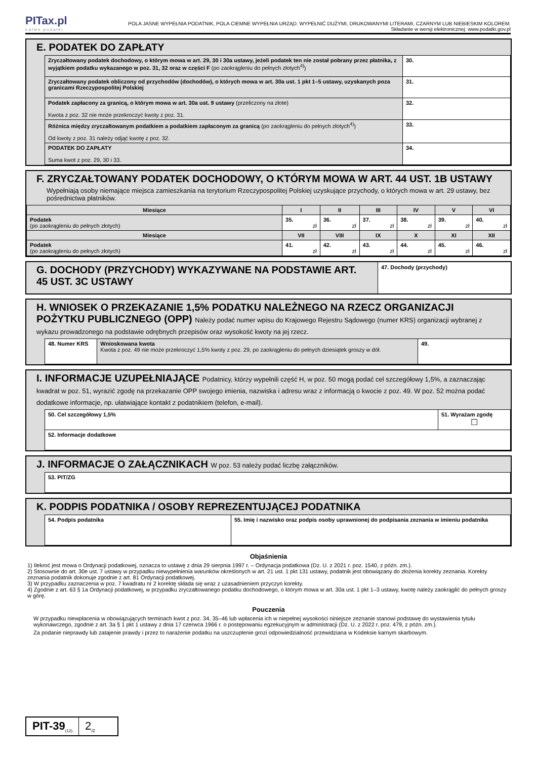PITax.pl
Łatwe podatki
POLA JASNE WYPEŁNIA PODATNIK, POLA CIEMNE WYPEŁNIA URZĄD. WYPEŁNIĆ DUŻYMI, DRUKOWANYMI LITERAMI, CZARNYM LUB NIEBIESKIM KOLOREM.
Składanie w wersji elektronicznej: www.podatki.gov.pl
E. PODATEK DO ZAPŁATY
| Zryczałtowany podatek dochodowy, o którym mowa w art. 29, 30 i 30a ustawy, jeżeli podatek ten nie został pobrany przez płatnika, z wyjątkiem podatku wykazanego w poz. 31, 32 oraz w części F (po zaokrągleniu do pełnych złotych<sup>4)</sup>) | 30. |
| Zryczałtowany podatek obliczony od przychodów (dochodów), o których mowa w art. 30a ust. 1 pkt 1–5 ustawy, uzyskanych poza granicami Rzeczypospolitej Polskiej | 31. |
| Podatek zapłacony za granicą, o którym mowa w art. 30a ust. 9 ustawy (przeliczony na złote) Kwota z poz. 32 nie może przekroczyć kwoty z poz. 31. | 32. |
| Różnica między zryczałtowanym podatkiem a podatkiem zapłaconym za granicą (po zaokrągleniu do pełnych złotych<sup>4)</sup>) Od kwoty z poz. 31 należy odjąć kwotę z poz. 32. | 33. |
| PODATEK DO ZAPŁATY Suma kwot z poz. 29, 30 i 33. | 34. |
F. ZRYCZAŁTOWANY PODATEK DOCHODOWY, O KTÓRYM MOWA W ART. 44 UST. 1B USTAWY
Wypełniają osoby niemające miejsca zamieszkania na terytorium Rzeczypospolitej Polskiej uzyskujące przychody, o których mowa w art. 29 ustawy, bez pośrednictwa płatników.
| Miesiące | I | II | III | IV | V | VI |
| --- | --- | --- | --- | --- | --- | --- |
| Podatek (po zaokrągleniu do pełnych złotych) | 35. zł | 36. zł | 37. zł | 38. zł | 39. zł | 40. zł |
| Miesiące | VII | VIII | IX | X | XI | XII |
| Podatek (po zaokrągleniu do pełnych złotych) | 41. zł | 42. zł | 43. zł | 44. zł | 45. zł | 46. zł |
G. DOCHODY (PRZYCHODY) WYKAZYWANE NA PODSTAWIE ART. 45 UST. 3C USTAWY
47. Dochody (przychody)
H. WNIOSEK O PRZEKAZANIE 1,5% PODATKU NALEŻNEGO NA RZECZ ORGANIZACJI POŻYTKU PUBLICZNEGO (OPP) Należy podać numer wpisu do Krajowego Rejestru Sądowego (numer KRS) organizacji wybranej z wykazu prowadzonego na podstawie odrębnych przepisów oraz wysokość kwoty na jej rzecz.
| 48. Numer KRS | Wnioskowana kwota Kwota z poz. 49 nie może przekroczyć 1,5% kwoty z poz. 29, po zaokrągleniu do pełnych dziesiątek groszy w dół. | 49. |
I. INFORMACJE UZUPEŁNIAJĄCE Podatnicy, którzy wypełnili część H, w poz. 50 mogą podać cel szczegółowy 1,5%, a zaznaczając kwadrat w poz. 51, wyrazić zgodę na przekazanie OPP swojego imienia, nazwiska i adresu wraz z informacją o kwocie z poz. 49. W poz. 52 można podać dodatkowe informacje, np. ułatwiające kontakt z podatnikiem (telefon, e-mail).
| 50. Cel szczegółowy 1,5% | 51. Wyrażam zgodę ☐ |
| 52. Informacje dodatkowe | |
J. INFORMACJE O ZAŁĄCZNIKACH W poz. 53 należy podać liczbę załączników.
| 53. PIT/ZG |
K. PODPIS PODATNIKA / OSOBY REPREZENTUJĄCEJ PODATNIKA
| 54. Podpis podatnika | 55. Imię i nazwisko oraz podpis osoby uprawnionej do podpisania zeznania w imieniu podatnika |
Objaśnienia
1) Ilekroć jest mowa o Ordynacji podatkowej, oznacza to ustawę z dnia 29 sierpnia 1997 r. – Ordynacja podatkowa (Dz. U. z 2021 r. poz. 1540, z późn. zm.).
2) Stosownie do art. 30e ust. 7 ustawy w przypadku niewypełnienia warunków określonych w art. 21 ust. 1 pkt 131 ustawy, podatnik jest obowiązany do złożenia korekty zeznania. Korekty zeznania podatnik dokonuje zgodnie z art. 81 Ordynacji podatkowej.
3) W przypadku zaznaczenia w poz. 7 kwadratu nr 2 korektę składa się wraz z uzasadnieniem przyczyn korekty.
4) Zgodnie z art. 63 § 1a Ordynacji podatkowej, w przypadku zryczałtowanego podatku dochodowego, o którym mowa w art. 30a ust. 1 pkt 1–3 ustawy, kwotę należy zaokrąglić do pełnych groszy w górę.
Pouczenia
W przypadku niewpłacenia w obowiązujących terminach kwot z poz. 34, 35–46 lub wpłacenia ich w niepełnej wysokości niniejsze zeznanie stanowi podstawę do wystawienia tytułu wykonawczego, zgodnie z art. 3a § 1 pkt 1 ustawy z dnia 17 czerwca 1966 r. o postępowaniu egzekucyjnym w administracji (Dz. U. z 2022 r. poz. 479, z późn. zm.).
Za podanie nieprawdy lub zatajenie prawdy i przez to narażenie podatku na uszczuplenie grozi odpowiedzialność przewidziana w Kodeksie karnym skarbowym.
PIT-39<sub>(12)</sub>
2<sub>/2</sub>